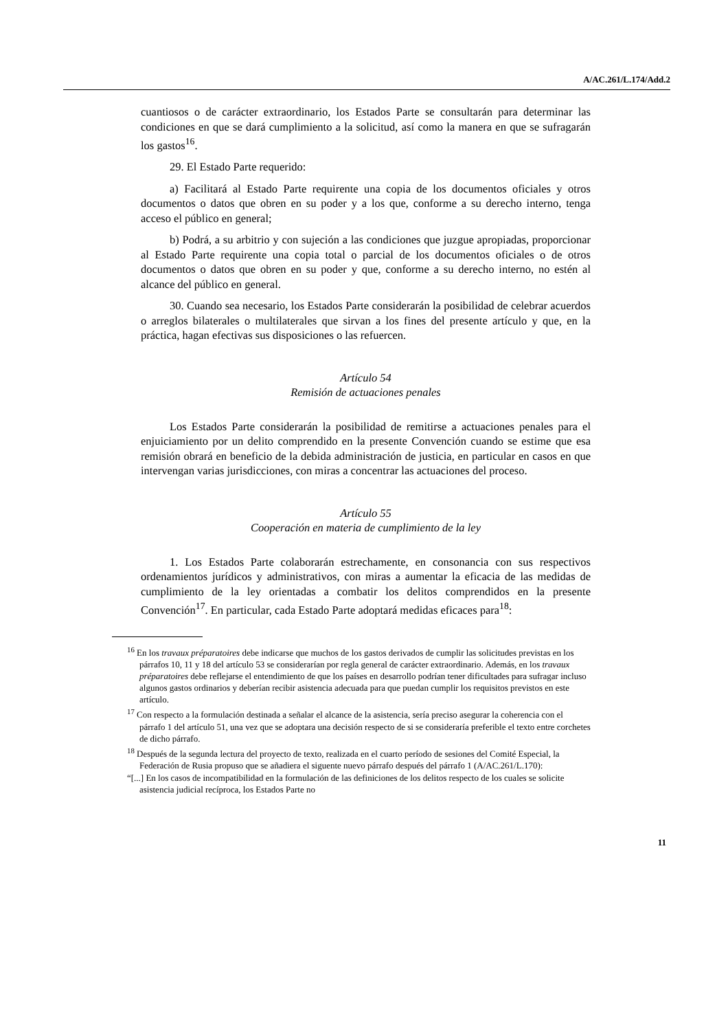A/AC.261/L.174/Add.2
cuantiosos o de carácter extraordinario, los Estados Parte se consultarán para determinar las condiciones en que se dará cumplimiento a la solicitud, así como la manera en que se sufragarán los gastos<sup>16</sup>.
29. El Estado Parte requerido:
a) Facilitará al Estado Parte requirente una copia de los documentos oficiales y otros documentos o datos que obren en su poder y a los que, conforme a su derecho interno, tenga acceso el público en general;
b) Podrá, a su arbitrio y con sujeción a las condiciones que juzgue apropiadas, proporcionar al Estado Parte requirente una copia total o parcial de los documentos oficiales o de otros documentos o datos que obren en su poder y que, conforme a su derecho interno, no estén al alcance del público en general.
30. Cuando sea necesario, los Estados Parte considerarán la posibilidad de celebrar acuerdos o arreglos bilaterales o multilaterales que sirvan a los fines del presente artículo y que, en la práctica, hagan efectivas sus disposiciones o las refuercen.
Artículo 54
Remisión de actuaciones penales
Los Estados Parte considerarán la posibilidad de remitirse a actuaciones penales para el enjuiciamiento por un delito comprendido en la presente Convención cuando se estime que esa remisión obrará en beneficio de la debida administración de justicia, en particular en casos en que intervengan varias jurisdicciones, con miras a concentrar las actuaciones del proceso.
Artículo 55
Cooperación en materia de cumplimiento de la ley
1. Los Estados Parte colaborarán estrechamente, en consonancia con sus respectivos ordenamientos jurídicos y administrativos, con miras a aumentar la eficacia de las medidas de cumplimiento de la ley orientadas a combatir los delitos comprendidos en la presente Convención<sup>17</sup>. En particular, cada Estado Parte adoptará medidas eficaces para<sup>18</sup>:
<sup>16</sup> En los travaux préparatoires debe indicarse que muchos de los gastos derivados de cumplir las solicitudes previstas en los párrafos 10, 11 y 18 del artículo 53 se considerarían por regla general de carácter extraordinario. Además, en los travaux préparatoires debe reflejarse el entendimiento de que los países en desarrollo podrían tener dificultades para sufragar incluso algunos gastos ordinarios y deberían recibir asistencia adecuada para que puedan cumplir los requisitos previstos en este artículo.
<sup>17</sup> Con respecto a la formulación destinada a señalar el alcance de la asistencia, sería preciso asegurar la coherencia con el párrafo 1 del artículo 51, una vez que se adoptara una decisión respecto de si se consideraría preferible el texto entre corchetes de dicho párrafo.
<sup>18</sup> Después de la segunda lectura del proyecto de texto, realizada en el cuarto período de sesiones del Comité Especial, la Federación de Rusia propuso que se añadiera el siguente nuevo párrafo después del párrafo 1 (A/AC.261/L.170):
“[...] En los casos de incompatibilidad en la formulación de las definiciones de los delitos respecto de los cuales se solicite asistencia judicial recíproca, los Estados Parte no
11